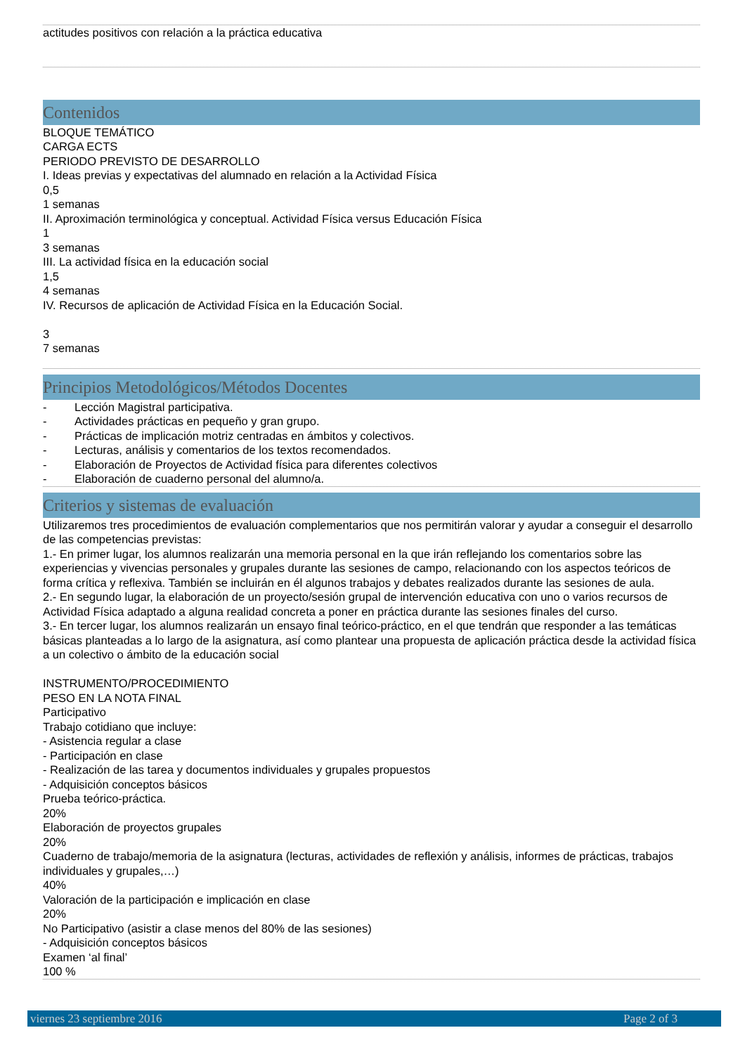actitudes positivos con relación a la práctica educativa
Contenidos
BLOQUE TEMÁTICO
CARGA ECTS
PERIODO PREVISTO DE DESARROLLO
I. Ideas previas y expectativas del alumnado en relación a la Actividad Física
0,5
1 semanas
II. Aproximación terminológica y conceptual. Actividad Física versus Educación Física
1
3 semanas
III. La actividad física en la educación social
1,5
4 semanas
IV. Recursos de aplicación de Actividad Física en la Educación Social.
3
7 semanas
Principios Metodológicos/Métodos Docentes
- Lección Magistral participativa.
- Actividades prácticas en pequeño y gran grupo.
- Prácticas de implicación motriz centradas en ámbitos y colectivos.
- Lecturas, análisis y comentarios de los textos recomendados.
- Elaboración de Proyectos de Actividad física para diferentes colectivos
- Elaboración de cuaderno personal del alumno/a.
Criterios y sistemas de evaluación
Utilizaremos tres procedimientos de evaluación complementarios que nos permitirán valorar y ayudar a conseguir el desarrollo de las competencias previstas:
1.- En primer lugar, los alumnos realizarán una memoria personal en la que irán reflejando los comentarios sobre las experiencias y vivencias personales y grupales durante las sesiones de campo, relacionando con los aspectos teóricos de forma crítica y reflexiva. También se incluirán en él algunos trabajos y debates realizados durante las sesiones de aula.
2.- En segundo lugar, la elaboración de un proyecto/sesión grupal de intervención educativa con uno o varios recursos de Actividad Física adaptado a alguna realidad concreta a poner en práctica durante las sesiones finales del curso.
3.- En tercer lugar, los alumnos realizarán un ensayo final teórico-práctico, en el que tendrán que responder a las temáticas básicas planteadas a lo largo de la asignatura, así como plantear una propuesta de aplicación práctica desde la actividad física a un colectivo o ámbito de la educación social
INSTRUMENTO/PROCEDIMIENTO
PESO EN LA NOTA FINAL
Participativo
Trabajo cotidiano que incluye:
- Asistencia regular a clase
- Participación en clase
- Realización de las tarea y documentos individuales y grupales propuestos
- Adquisición conceptos básicos
Prueba teórico-práctica.
20%
Elaboración de proyectos grupales
20%
Cuaderno de trabajo/memoria de la asignatura (lecturas, actividades de reflexión y análisis, informes de prácticas, trabajos individuales y grupales,…)
40%
Valoración de la participación e implicación en clase
20%
No Participativo (asistir a clase menos del 80% de las sesiones)
- Adquisición conceptos básicos
Examen ‘al final’
100 %
viernes 23 septiembre 2016 Page 2 of 3